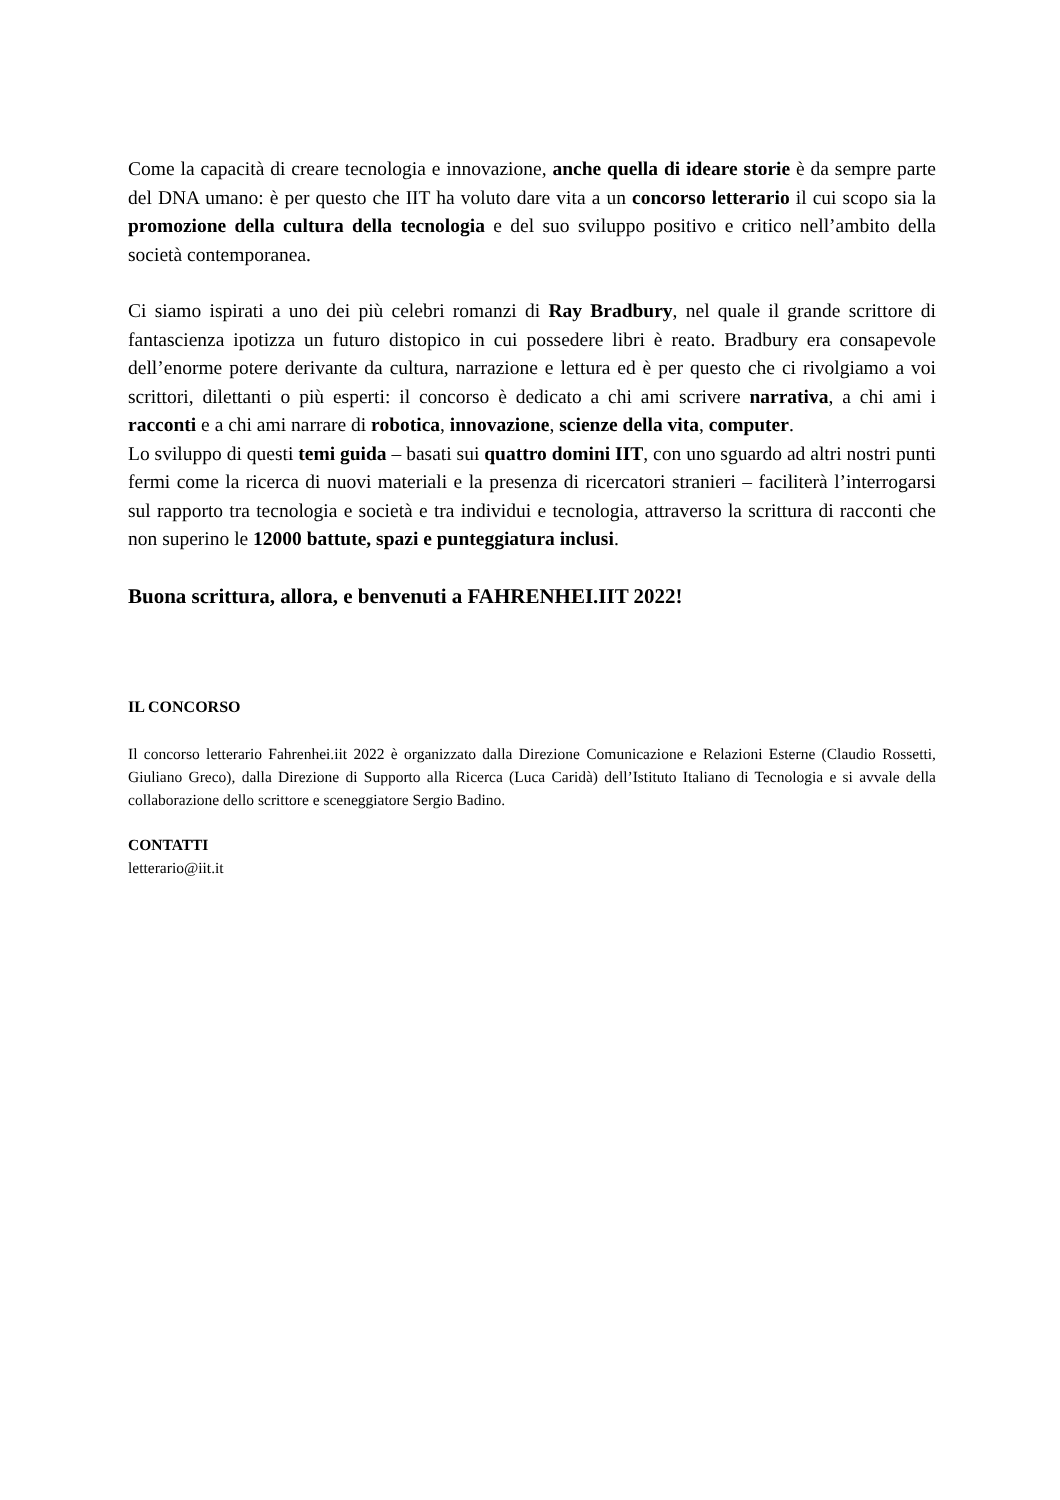Come la capacità di creare tecnologia e innovazione, anche quella di ideare storie è da sempre parte del DNA umano: è per questo che IIT ha voluto dare vita a un concorso letterario il cui scopo sia la promozione della cultura della tecnologia e del suo sviluppo positivo e critico nell’ambito della società contemporanea.
Ci siamo ispirati a uno dei più celebri romanzi di Ray Bradbury, nel quale il grande scrittore di fantascienza ipotizza un futuro distopico in cui possedere libri è reato. Bradbury era consapevole dell’enorme potere derivante da cultura, narrazione e lettura ed è per questo che ci rivolgiamo a voi scrittori, dilettanti o più esperti: il concorso è dedicato a chi ami scrivere narrativa, a chi ami i racconti e a chi ami narrare di robotica, innovazione, scienze della vita, computer.
Lo sviluppo di questi temi guida – basati sui quattro domini IIT, con uno sguardo ad altri nostri punti fermi come la ricerca di nuovi materiali e la presenza di ricercatori stranieri – faciliterà l’interrogarsi sul rapporto tra tecnologia e società e tra individui e tecnologia, attraverso la scrittura di racconti che non superino le 12000 battute, spazi e punteggiatura inclusi.
Buona scrittura, allora, e benvenuti a FAHRENHEI.IIT 2022!
IL CONCORSO
Il concorso letterario Fahrenhei.iit 2022 è organizzato dalla Direzione Comunicazione e Relazioni Esterne (Claudio Rossetti, Giuliano Greco), dalla Direzione di Supporto alla Ricerca (Luca Caridà) dell’Istituto Italiano di Tecnologia e si avvale della collaborazione dello scrittore e sceneggiatore Sergio Badino.
CONTATTI
letterario@iit.it